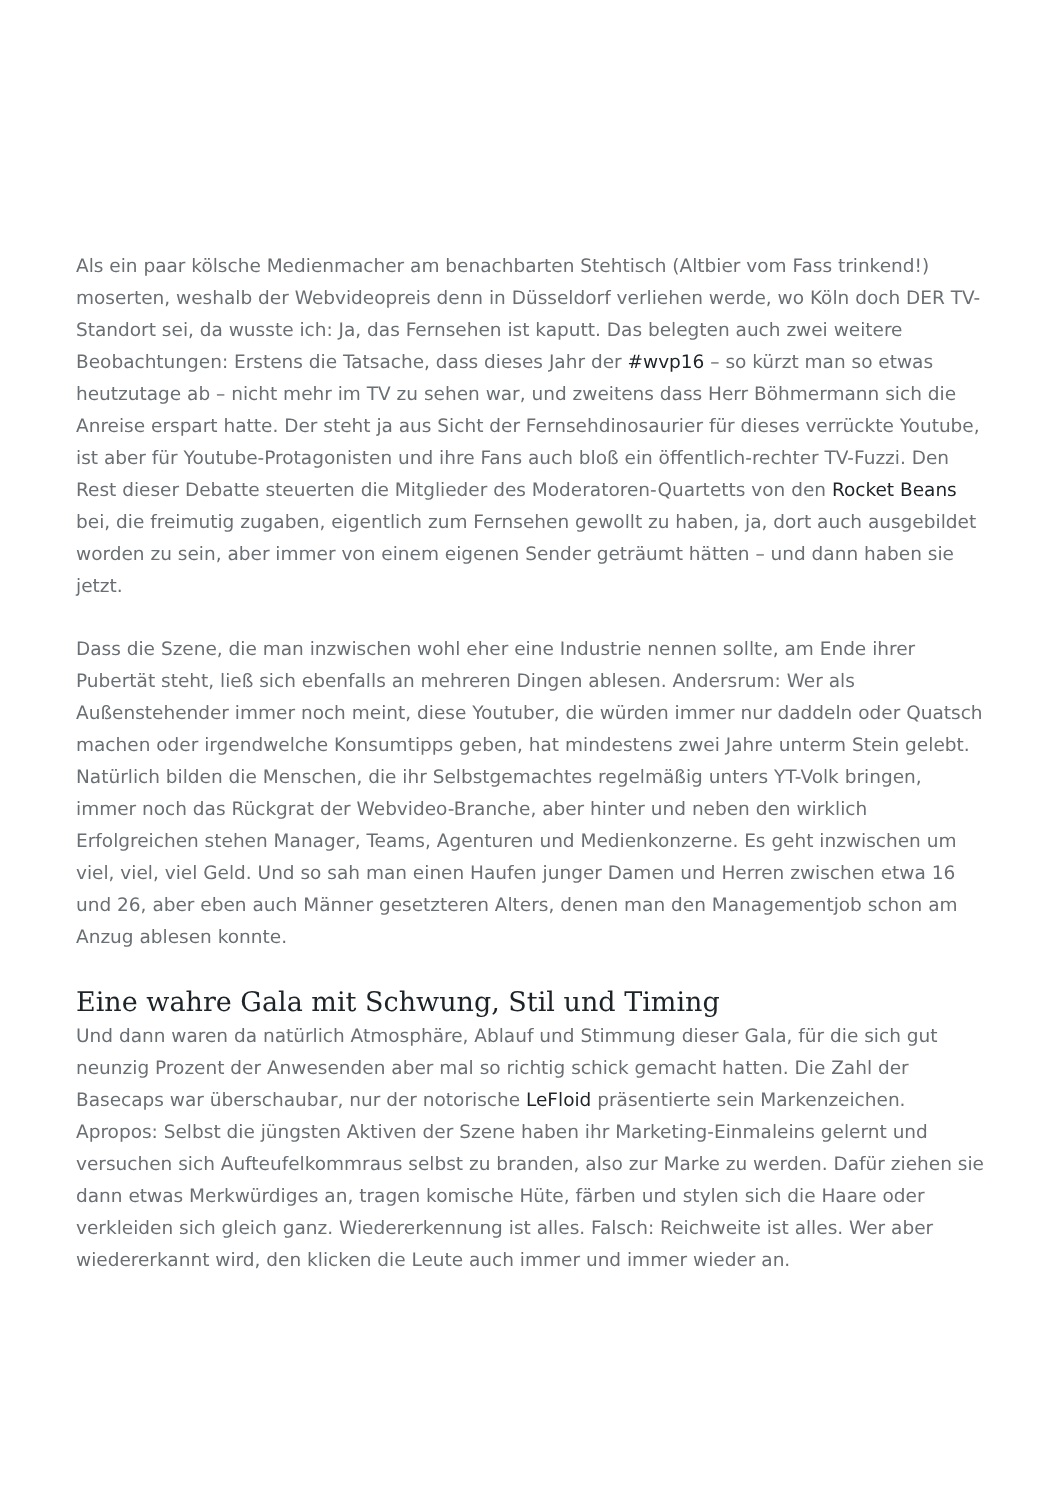Als ein paar kölsche Medienmacher am benachbarten Stehtisch (Altbier vom Fass trinkend!) moserten, weshalb der Webvideopreis denn in Düsseldorf verliehen werde, wo Köln doch DER TV-Standort sei, da wusste ich: Ja, das Fernsehen ist kaputt. Das belegten auch zwei weitere Beobachtungen: Erstens die Tatsache, dass dieses Jahr der #wvp16 – so kürzt man so etwas heutzutage ab – nicht mehr im TV zu sehen war, und zweitens dass Herr Böhmermann sich die Anreise erspart hatte. Der steht ja aus Sicht der Fernsehdinosaurier für dieses verrückte Youtube, ist aber für Youtube-Protagonisten und ihre Fans auch bloß ein öffentlich-rechter TV-Fuzzi. Den Rest dieser Debatte steuerten die Mitglieder des Moderatoren-Quartetts von den Rocket Beans bei, die freimutig zugaben, eigentlich zum Fernsehen gewollt zu haben, ja, dort auch ausgebildet worden zu sein, aber immer von einem eigenen Sender geträumt hätten – und dann haben sie jetzt.
Dass die Szene, die man inzwischen wohl eher eine Industrie nennen sollte, am Ende ihrer Pubertät steht, ließ sich ebenfalls an mehreren Dingen ablesen. Andersrum: Wer als Außenstehender immer noch meint, diese Youtuber, die würden immer nur daddeln oder Quatsch machen oder irgendwelche Konsumtipps geben, hat mindestens zwei Jahre unterm Stein gelebt. Natürlich bilden die Menschen, die ihr Selbstgemachtes regelmäßig unters YT-Volk bringen, immer noch das Rückgrat der Webvideo-Branche, aber hinter und neben den wirklich Erfolgreichen stehen Manager, Teams, Agenturen und Medienkonzerne. Es geht inzwischen um viel, viel, viel Geld. Und so sah man einen Haufen junger Damen und Herren zwischen etwa 16 und 26, aber eben auch Männer gesetzteren Alters, denen man den Managementjob schon am Anzug ablesen konnte.
Eine wahre Gala mit Schwung, Stil und Timing
Und dann waren da natürlich Atmosphäre, Ablauf und Stimmung dieser Gala, für die sich gut neunzig Prozent der Anwesenden aber mal so richtig schick gemacht hatten. Die Zahl der Basecaps war überschaubar, nur der notorische LeFloid präsentierte sein Markenzeichen. Apropos: Selbst die jüngsten Aktiven der Szene haben ihr Marketing-Einmaleins gelernt und versuchen sich Aufteufelkommraus selbst zu branden, also zur Marke zu werden. Dafür ziehen sie dann etwas Merkwürdiges an, tragen komische Hüte, färben und stylen sich die Haare oder verkleiden sich gleich ganz. Wiedererkennung ist alles. Falsch: Reichweite ist alles. Wer aber wiedererkannt wird, den klicken die Leute auch immer und immer wieder an.